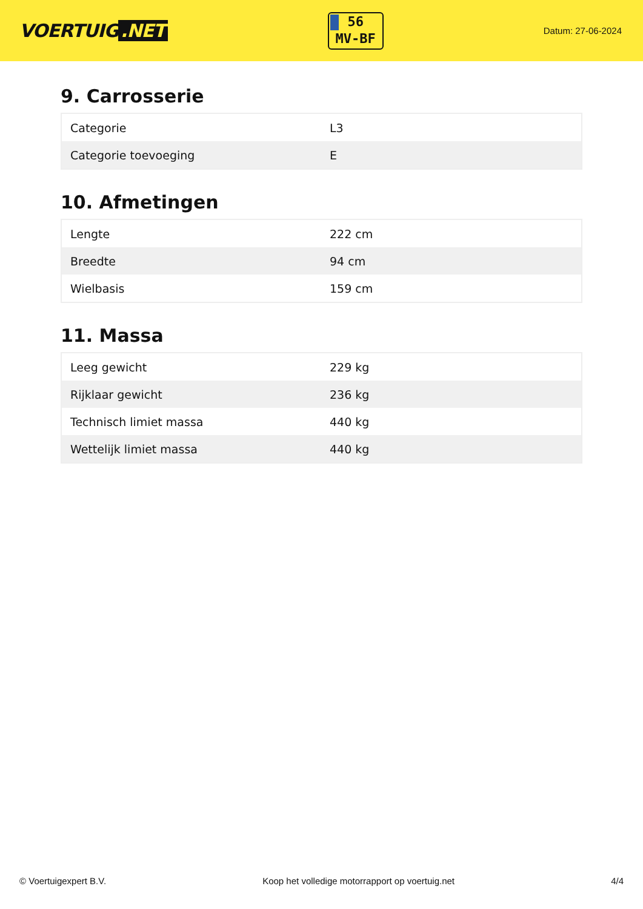VOERTUIG.NET
56
MV-BF
Datum: 27-06-2024
9. Carrosserie
| Categorie | L3 |
| Categorie toevoeging | E |
10. Afmetingen
| Lengte | 222 cm |
| Breedte | 94 cm |
| Wielbasis | 159 cm |
11. Massa
| Leeg gewicht | 229 kg |
| Rijklaar gewicht | 236 kg |
| Technisch limiet massa | 440 kg |
| Wettelijk limiet massa | 440 kg |
© Voertuigexpert B.V. Koop het volledige motorrapport op voertuig.net 4/4